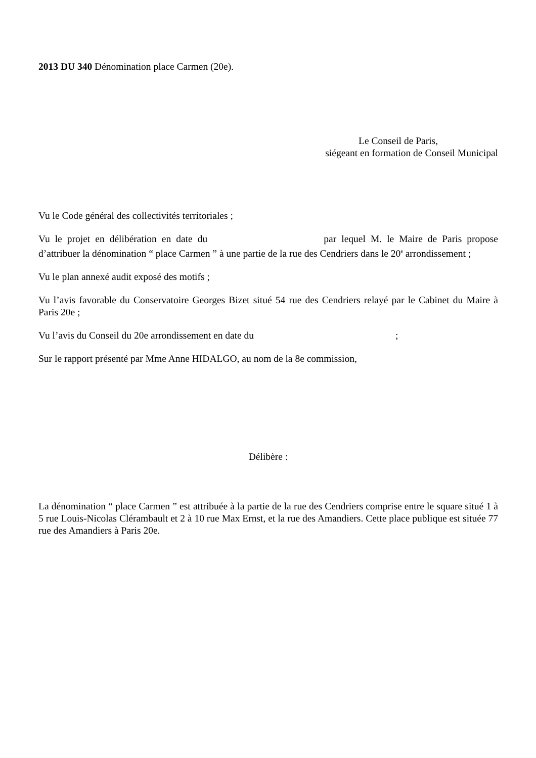2013 DU 340 Dénomination place Carmen (20e).
Le Conseil de Paris,
siégeant en formation de Conseil Municipal
Vu le Code général des collectivités territoriales ;
Vu le projet en délibération en date du par lequel M. le Maire de Paris propose d’attribuer la dénomination “ place Carmen ” à une partie de la rue des Cendriers dans le 20<sup>e</sup> arrondissement ;
Vu le plan annexé audit exposé des motifs ;
Vu l’avis favorable du Conservatoire Georges Bizet situé 54 rue des Cendriers relayé par le Cabinet du Maire à Paris 20e ;
Vu l’avis du Conseil du 20e arrondissement en date du ;
Sur le rapport présenté par Mme Anne HIDALGO, au nom de la 8e commission,
Délibère :
La dénomination “ place Carmen ” est attribuée à la partie de la rue des Cendriers comprise entre le square situé 1 à 5 rue Louis-Nicolas Clérambault et 2 à 10 rue Max Ernst, et la rue des Amandiers. Cette place publique est située 77 rue des Amandiers à Paris 20e.